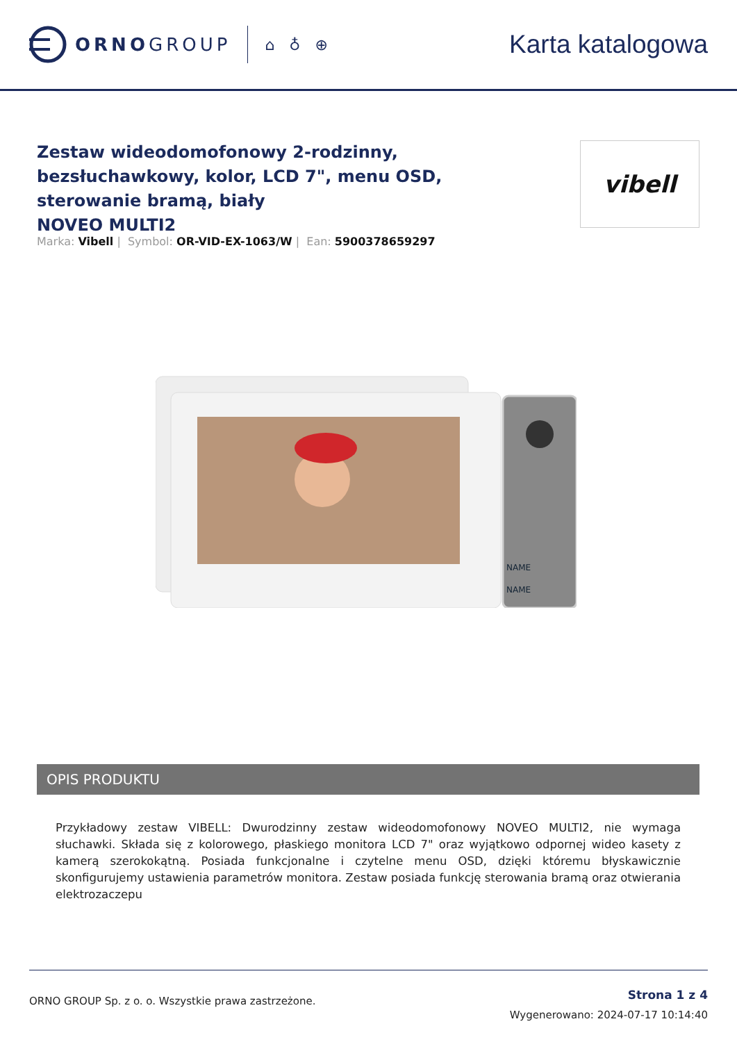ORNOGROUP
⌂ ♁ ⊕
Karta katalogowa
Zestaw wideodomofonowy 2-rodzinny, bezsłuchawkowy, kolor, LCD 7", menu OSD, sterowanie bramą, biały
NOVEO MULTI2
vibell
Marka: Vibell | Symbol: OR-VID-EX-1063/W | Ean: 5900378659297
NAME
NAME
OPIS PRODUKTU
Przykładowy zestaw VIBELL: Dwurodzinny zestaw wideodomofonowy NOVEO MULTI2, nie wymaga słuchawki. Składa się z kolorowego, płaskiego monitora LCD 7" oraz wyjątkowo odpornej wideo kasety z kamerą szerokokątną. Posiada funkcjonalne i czytelne menu OSD, dzięki któremu błyskawicznie skonfigurujemy ustawienia parametrów monitora. Zestaw posiada funkcję sterowania bramą oraz otwierania elektrozaczepu
ORNO GROUP Sp. z o. o. Wszystkie prawa zastrzeżone.
Strona 1 z 4
Wygenerowano: 2024-07-17 10:14:40